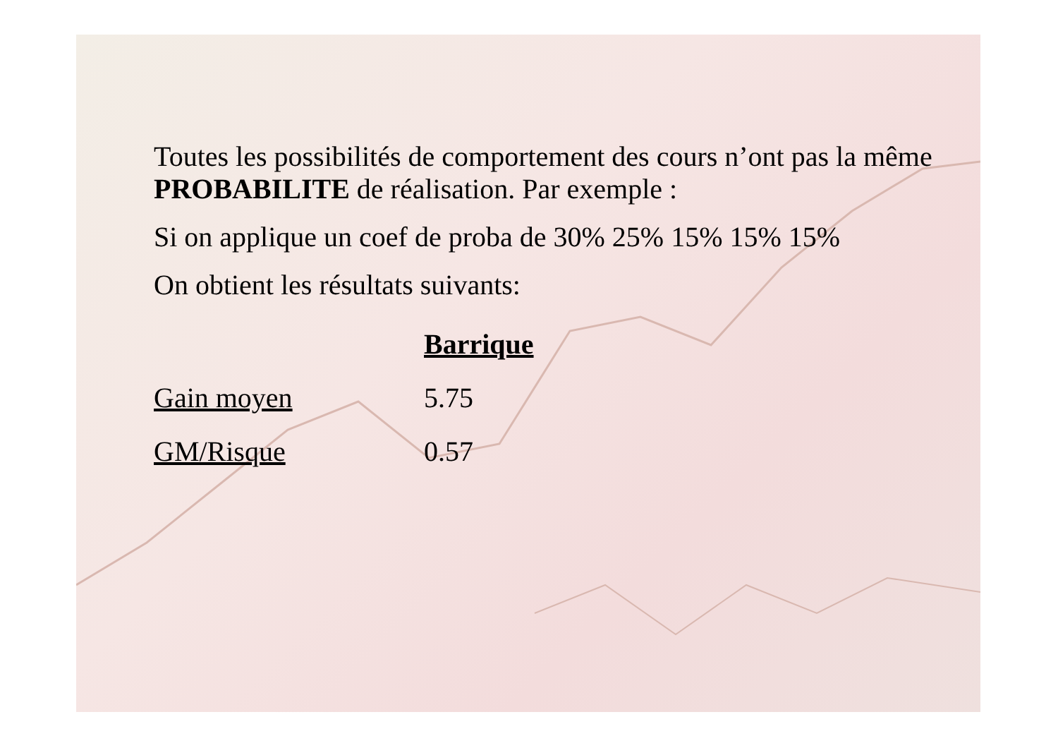Toutes les possibilités de comportement des cours n’ont pas la même PROBABILITE de réalisation. Par exemple :
Si on applique un coef de proba de 30% 25% 15% 15% 15%
On obtient les résultats suivants:
| | Barrique |
| --- | --- |
| Gain moyen | 5.75 |
| GM/Risque | 0.57 |